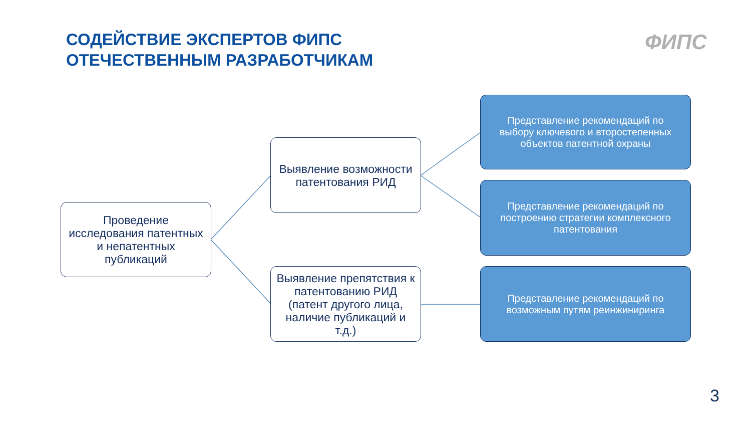СОДЕЙСТВИЕ ЭКСПЕРТОВ ФИПС
ОТЕЧЕСТВЕННЫМ РАЗРАБОТЧИКАМ
ФИПС
Проведение исследования патентных и непатентных публикаций
Выявление возможности патентования РИД
Выявление препятствия к патентованию РИД (патент другого лица, наличие публикаций и т.д.)
Представление рекомендаций по выбору ключевого и второстепенных объектов патентной охраны
Представление рекомендаций по построению стратегии комплексного патентования
Представление рекомендаций по возможным путям реинжиниринга
3